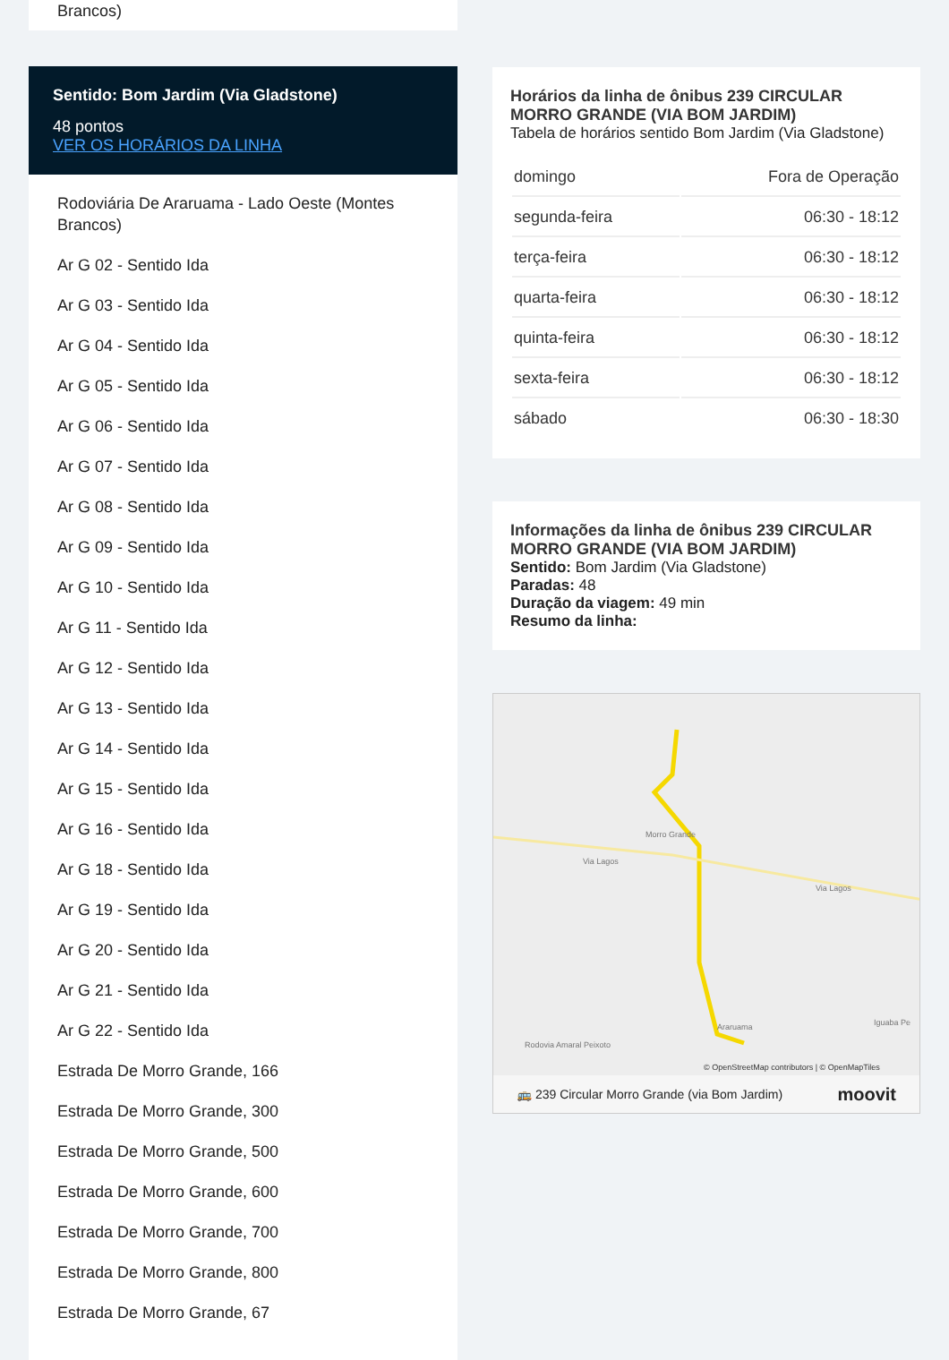Brancos)
Sentido: Bom Jardim (Via Gladstone)
48 pontos
VER OS HORÁRIOS DA LINHA
Rodoviária De Araruama - Lado Oeste (Montes Brancos)
Ar G 02 - Sentido Ida
Ar G 03 - Sentido Ida
Ar G 04 - Sentido Ida
Ar G 05 - Sentido Ida
Ar G 06 - Sentido Ida
Ar G 07 - Sentido Ida
Ar G 08 - Sentido Ida
Ar G 09 - Sentido Ida
Ar G 10 - Sentido Ida
Ar G 11 - Sentido Ida
Ar G 12 - Sentido Ida
Ar G 13 - Sentido Ida
Ar G 14 - Sentido Ida
Ar G 15 - Sentido Ida
Ar G 16 - Sentido Ida
Ar G 18 - Sentido Ida
Ar G 19 - Sentido Ida
Ar G 20 - Sentido Ida
Ar G 21 - Sentido Ida
Ar G 22 - Sentido Ida
Estrada De Morro Grande, 166
Estrada De Morro Grande, 300
Estrada De Morro Grande, 500
Estrada De Morro Grande, 600
Estrada De Morro Grande, 700
Estrada De Morro Grande, 800
Estrada De Morro Grande, 67
Horários da linha de ônibus 239 CIRCULAR MORRO GRANDE (VIA BOM JARDIM)
Tabela de horários sentido Bom Jardim (Via Gladstone)
| domingo | Fora de Operação |
| segunda-feira | 06:30 - 18:12 |
| terça-feira | 06:30 - 18:12 |
| quarta-feira | 06:30 - 18:12 |
| quinta-feira | 06:30 - 18:12 |
| sexta-feira | 06:30 - 18:12 |
| sábado | 06:30 - 18:30 |
Informações da linha de ônibus 239 CIRCULAR MORRO GRANDE (VIA BOM JARDIM)
Sentido: Bom Jardim (Via Gladstone)
Paradas: 48
Duração da viagem: 49 min
Resumo da linha:
Morro Grande
Via Lagos
Via Lagos
Rodovia Amaral Peixoto
Araruama
Iguaba Pe
© OpenStreetMap contributors | © OpenMapTiles
🚌 239 Circular Morro Grande (via Bom Jardim) moovit